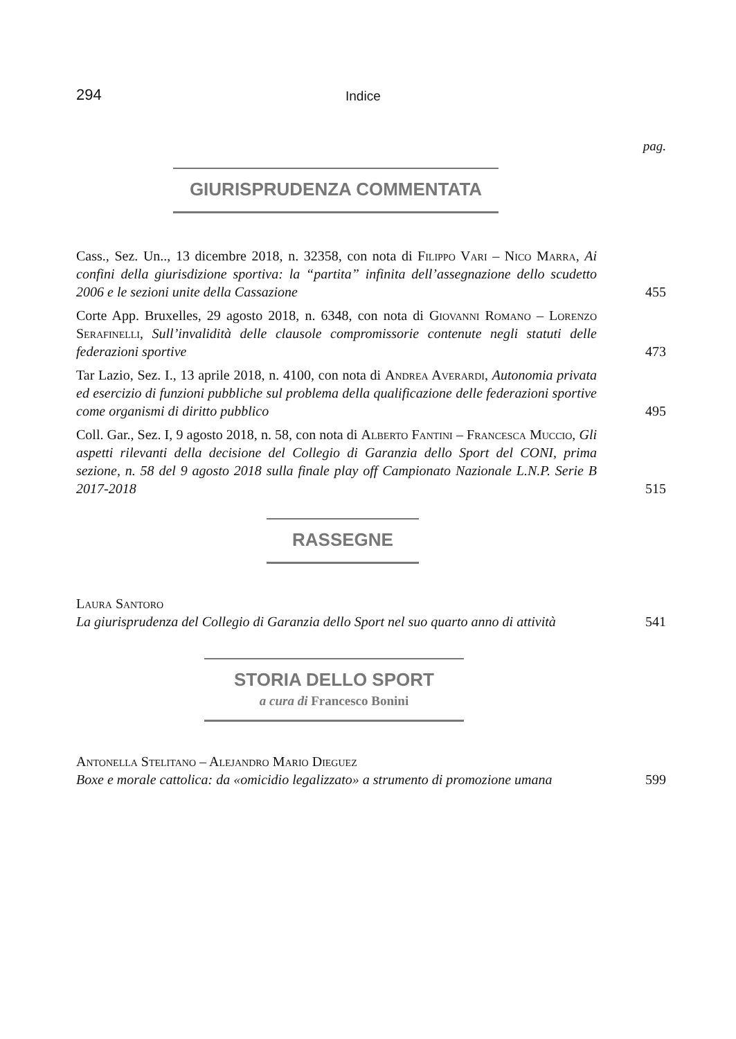294 Indice
pag.
GIURISPRUDENZA COMMENTATA
Cass., Sez. Un.., 13 dicembre 2018, n. 32358, con nota di Filippo Vari – Nico Marra, Ai confini della giurisdizione sportiva: la “partita” infinita dell’assegnazione dello scudetto 2006 e le sezioni unite della Cassazione
455
Corte App. Bruxelles, 29 agosto 2018, n. 6348, con nota di Giovanni Romano – Lorenzo Serafinelli, Sull’invalidità delle clausole compromissorie contenute negli statuti delle federazioni sportive
473
Tar Lazio, Sez. I., 13 aprile 2018, n. 4100, con nota di Andrea Averardi, Autonomia privata ed esercizio di funzioni pubbliche sul problema della qualificazione delle federazioni sportive come organismi di diritto pubblico
495
Coll. Gar., Sez. I, 9 agosto 2018, n. 58, con nota di Alberto Fantini – Francesca Muccio, Gli aspetti rilevanti della decisione del Collegio di Garanzia dello Sport del CONI, prima sezione, n. 58 del 9 agosto 2018 sulla finale play off Campionato Nazionale L.N.P. Serie B 2017-2018
515
RASSEGNE
Laura Santoro
La giurisprudenza del Collegio di Garanzia dello Sport nel suo quarto anno di attività
541
STORIA DELLO SPORT
a cura di Francesco Bonini
Antonella Stelitano – Alejandro Mario Dieguez
Boxe e morale cattolica: da «omicidio legalizzato» a strumento di promozione umana
599